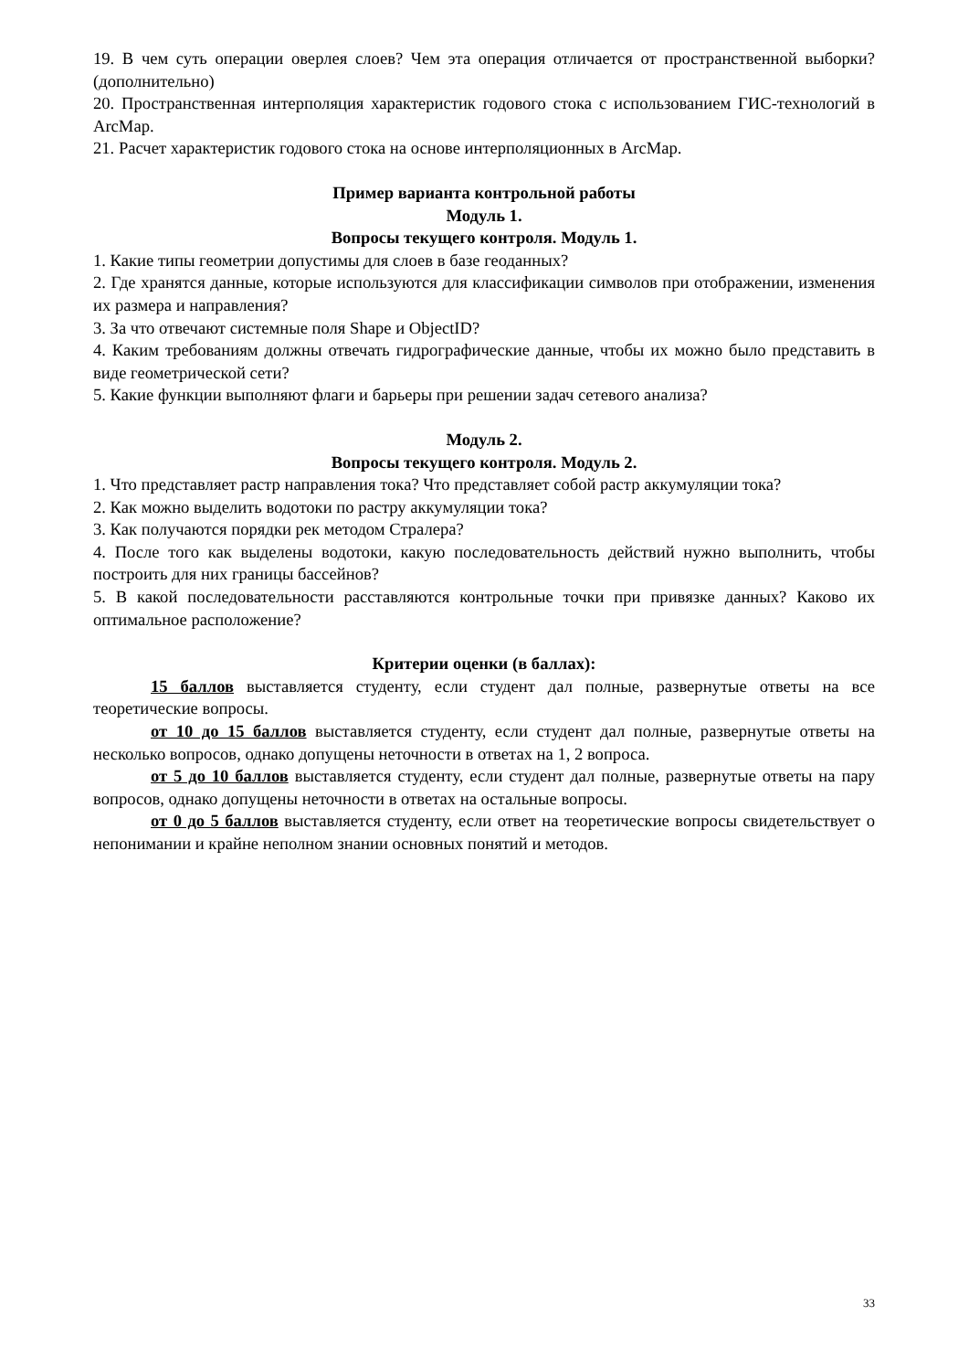19. В чем суть операции оверлея слоев? Чем эта операция отличается от пространственной выборки? (дополнительно)
20. Пространственная интерполяция характеристик годового стока с использованием ГИС-технологий в ArcMap.
21. Расчет характеристик годового стока на основе интерполяционных в ArcMap.
Пример варианта контрольной работы
Модуль 1.
Вопросы текущего контроля. Модуль 1.
1. Какие типы геометрии допустимы для слоев в базе геоданных?
2. Где хранятся данные, которые используются для классификации символов при отображении, изменения их размера и направления?
3. За что отвечают системные поля Shape и ObjectID?
4. Каким требованиям должны отвечать гидрографические данные, чтобы их можно было представить в виде геометрической сети?
5. Какие функции выполняют флаги и барьеры при решении задач сетевого анализа?
Модуль 2.
Вопросы текущего контроля. Модуль 2.
1. Что представляет растр направления тока? Что представляет собой растр аккумуляции тока?
2. Как можно выделить водотоки по растру аккумуляции тока?
3. Как получаются порядки рек методом Стралера?
4. После того как выделены водотоки, какую последовательность действий нужно выполнить, чтобы построить для них границы бассейнов?
5. В какой последовательности расставляются контрольные точки при привязке данных? Каково их оптимальное расположение?
Критерии оценки (в баллах):
15 баллов выставляется студенту, если студент дал полные, развернутые ответы на все теоретические вопросы.
от 10 до 15 баллов выставляется студенту, если студент дал полные, развернутые ответы на несколько вопросов, однако допущены неточности в ответах на 1, 2 вопроса.
от 5 до 10 баллов выставляется студенту, если студент дал полные, развернутые ответы на пару вопросов, однако допущены неточности в ответах на остальные вопросы.
от 0 до 5 баллов выставляется студенту, если ответ на теоретические вопросы свидетельствует о непонимании и крайне неполном знании основных понятий и методов.
33